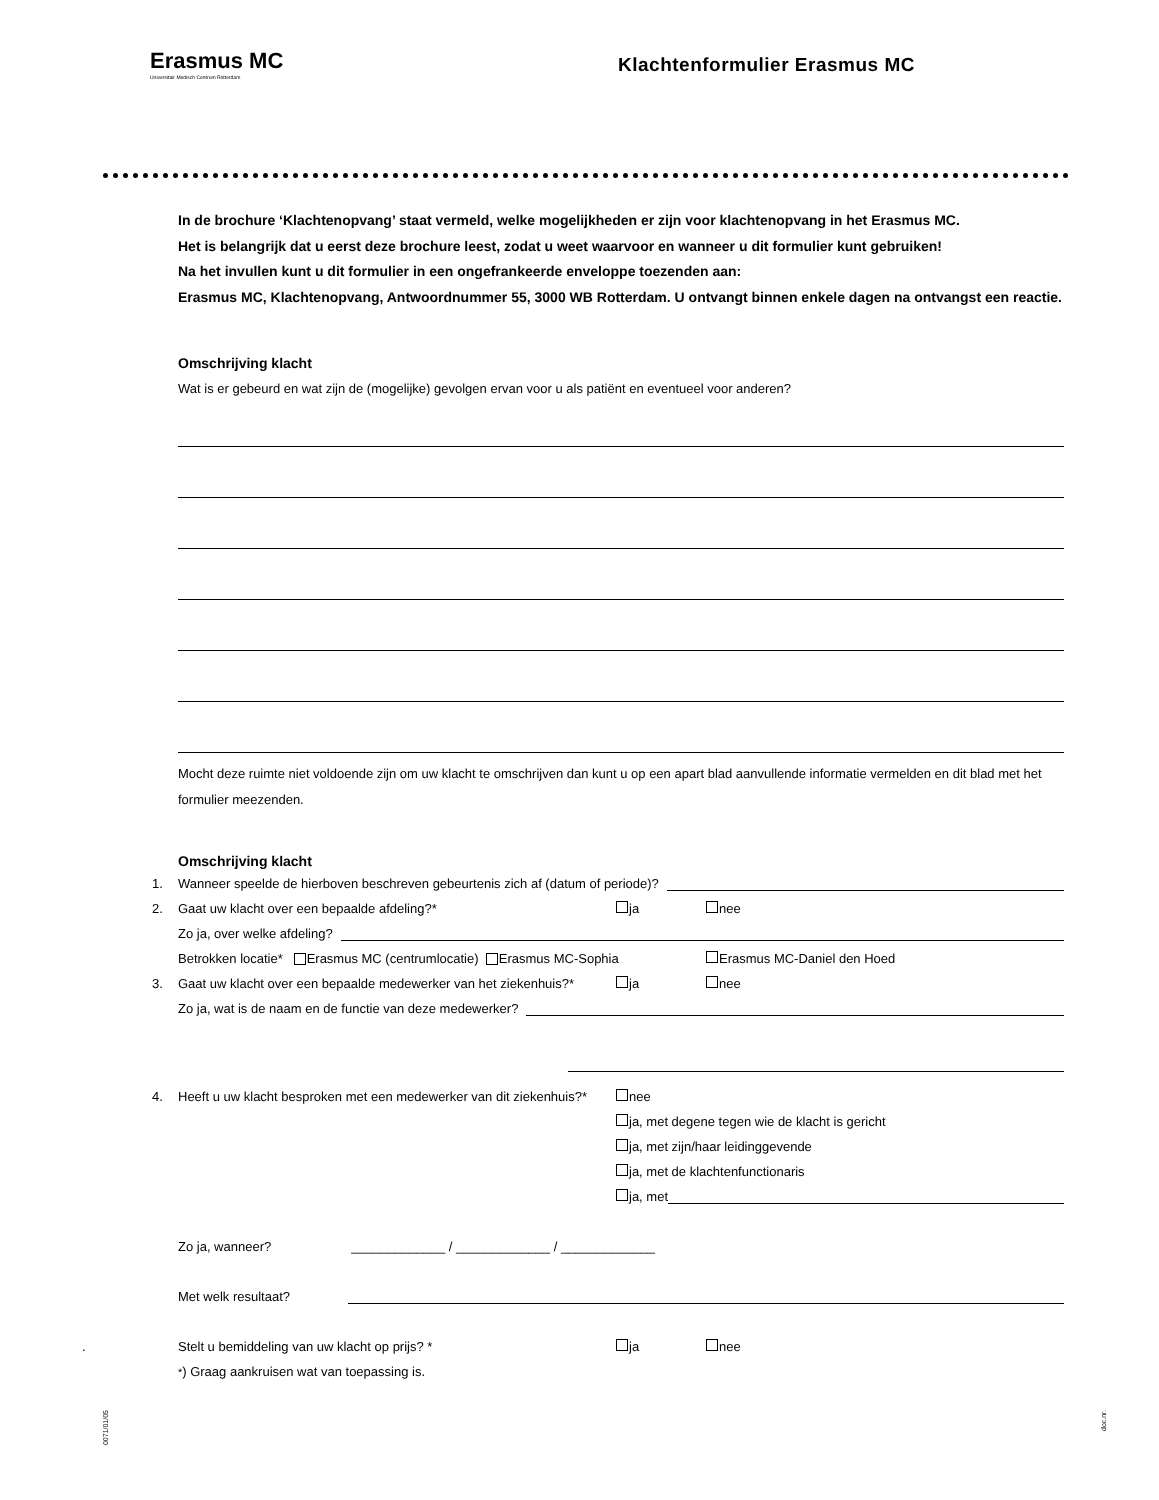Erasmus MC
Universitair Medisch Centrum Rotterdam
Klachtenformulier Erasmus MC
In de brochure ‘Klachtenopvang’ staat vermeld, welke mogelijkheden er zijn voor klachtenopvang in het Erasmus MC.
Het is belangrijk dat u eerst deze brochure leest, zodat u weet waarvoor en wanneer u dit formulier kunt gebruiken!
Na het invullen kunt u dit formulier in een ongefrankeerde enveloppe toezenden aan:
Erasmus MC, Klachtenopvang, Antwoordnummer 55, 3000 WB Rotterdam. U ontvangt binnen enkele dagen na ontvangst een reactie.
Omschrijving klacht
Wat is er gebeurd en wat zijn de (mogelijke) gevolgen ervan voor u als patiënt en eventueel voor anderen?
Mocht deze ruimte niet voldoende zijn om uw klacht te omschrijven dan kunt u op een apart blad aanvullende informatie vermelden en dit blad met het formulier meezenden.
Omschrijving klacht
1. Wanneer speelde de hierboven beschreven gebeurtenis zich af (datum of periode)?
2. Gaat uw klacht over een bepaalde afdeling?* ja nee
Zo ja, over welke afdeling?
Betrokken locatie* Erasmus MC (centrumlocatie) Erasmus MC-Sophia Erasmus MC-Daniel den Hoed
3. Gaat uw klacht over een bepaalde medewerker van het ziekenhuis?* ja nee
Zo ja, wat is de naam en de functie van deze medewerker?
4. Heeft u uw klacht besproken met een medewerker van dit ziekenhuis?* nee
ja, met degene tegen wie de klacht is gericht
ja, met zijn/haar leidinggevende
ja, met de klachtenfunctionaris
ja, met
Zo ja, wanneer? _____________ / _____________ / _____________
Met welk resultaat?
. Stelt u bemiddeling van uw klacht op prijs? * ja nee
<sup>*</sup>) Graag aankruisen wat van toepassing is.
0071/01/05
doc.nr.